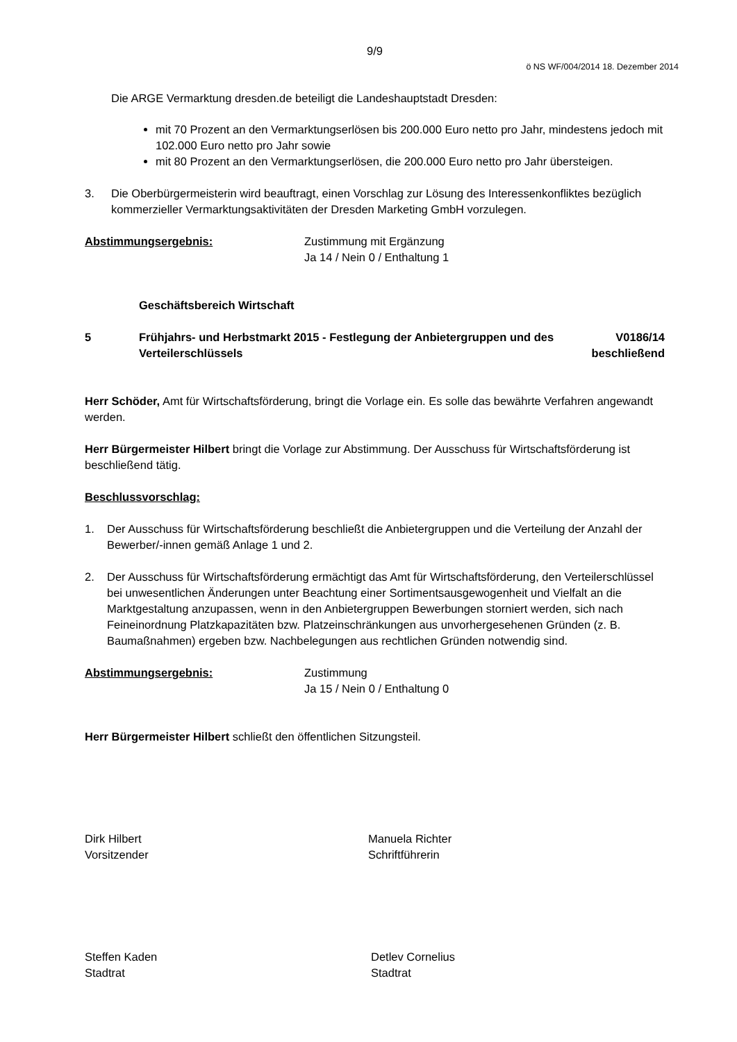9/9
ö NS WF/004/2014 18. Dezember 2014
Die ARGE Vermarktung dresden.de beteiligt die Landeshauptstadt Dresden:
mit 70 Prozent an den Vermarktungserlösen bis 200.000 Euro netto pro Jahr, mindestens jedoch mit 102.000 Euro netto pro Jahr sowie
mit 80 Prozent an den Vermarktungserlösen, die 200.000 Euro netto pro Jahr übersteigen.
3. Die Oberbürgermeisterin wird beauftragt, einen Vorschlag zur Lösung des Interessenkonfliktes bezüglich kommerzieller Vermarktungsaktivitäten der Dresden Marketing GmbH vorzulegen.
Abstimmungsergebnis: Zustimmung mit Ergänzung
Ja 14 / Nein 0 / Enthaltung 1
Geschäftsbereich Wirtschaft
5 Frühjahrs- und Herbstmarkt 2015 - Festlegung der Anbieter­gruppen und des Verteilerschlüssels V0186/14
beschließend
Herr Schöder, Amt für Wirtschaftsförderung, bringt die Vorlage ein. Es solle das bewährte Verfahren angewandt werden.
Herr Bürgermeister Hilbert bringt die Vorlage zur Abstimmung. Der Ausschuss für Wirt­schaftsförderung ist beschließend tätig.
Beschlussvorschlag:
1. Der Ausschuss für Wirtschaftsförderung beschließt die Anbietergruppen und die Vertei­lung der Anzahl der Bewerber/-innen gemäß Anlage 1 und 2.
2. Der Ausschuss für Wirtschaftsförderung ermächtigt das Amt für Wirtschaftsförderung, den Verteilerschlüssel bei unwesentlichen Änderungen unter Beachtung einer Sortimentsaus­gewogenheit und Vielfalt an die Marktgestaltung anzupassen, wenn in den Anbietergrup­pen Bewerbungen storniert werden, sich nach Feineinordnung Platzkapazitäten bzw. Platzeinschränkungen aus unvorhergesehenen Gründen (z. B. Baumaßnahmen) ergeben bzw. Nachbelegungen aus rechtlichen Gründen notwendig sind.
Abstimmungsergebnis: Zustimmung
Ja 15 / Nein 0 / Enthaltung 0
Herr Bürgermeister Hilbert schließt den öffentlichen Sitzungsteil.
Dirk Hilbert
Vorsitzender Manuela Richter
Schriftführerin
Steffen Kaden
Stadtrat Detlev Cornelius
Stadtrat